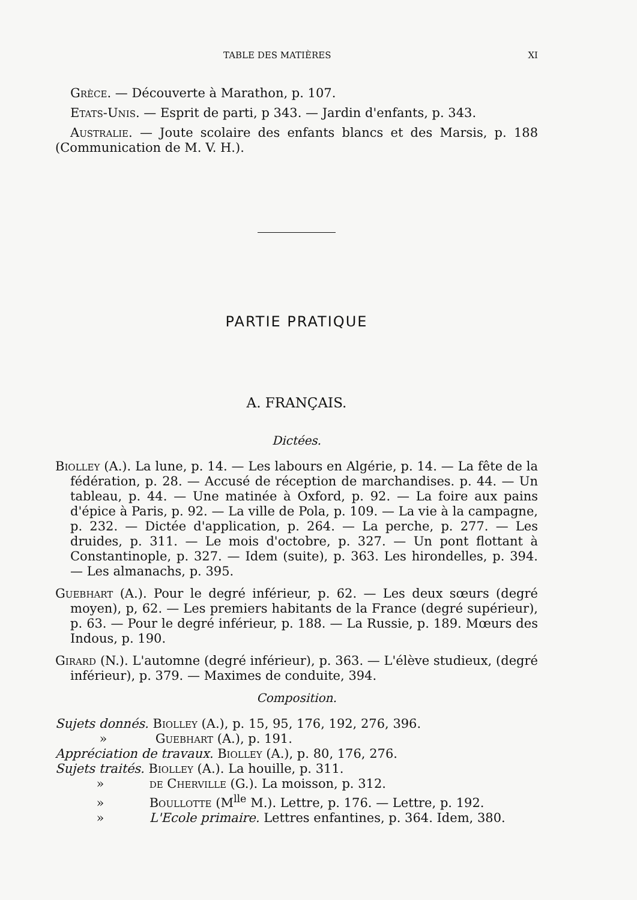TABLE DES MATIÈRES XI
Grèce. — Découverte à Marathon, p. 107.
Etats-Unis. — Esprit de parti, p 343. — Jardin d'enfants, p. 343.
Australie. — Joute scolaire des enfants blancs et des Marsis, p. 188 (Communication de M. V. H.).
PARTIE PRATIQUE
A. FRANÇAIS.
Dictées.
Biolley (A.). La lune, p. 14. — Les labours en Algérie, p. 14. — La fête de la fédération, p. 28. — Accusé de réception de marchandises. p. 44. — Un tableau, p. 44. — Une matinée à Oxford, p. 92. — La foire aux pains d'épice à Paris, p. 92. — La ville de Pola, p. 109. — La vie à la campagne, p. 232. — Dictée d'application, p. 264. — La perche, p. 277. — Les druides, p. 311. — Le mois d'octobre, p. 327. — Un pont flottant à Constantinople, p. 327. — Idem (suite), p. 363. Les hirondelles, p. 394. — Les almanachs, p. 395.
Guebhart (A.). Pour le degré inférieur, p. 62. — Les deux sœurs (degré moyen), p, 62. — Les premiers habitants de la France (degré supérieur), p. 63. — Pour le degré inférieur, p. 188. — La Russie, p. 189. Mœurs des Indous, p. 190.
Girard (N.). L'automne (degré inférieur), p. 363. — L'élève studieux, (degré inférieur), p. 379. — Maximes de conduite, 394.
Composition.
Sujets donnés. Biolley (A.), p. 15, 95, 176, 192, 276, 396.
» Guebhart (A.), p. 191.
Appréciation de travaux. Biolley (A.), p. 80, 176, 276.
Sujets traités. Biolley (A.). La houille, p. 311.
» de Cherville (G.). La moisson, p. 312.
» Boullotte (M<sup>lle</sup> M.). Lettre, p. 176. — Lettre, p. 192.
» L'Ecole primaire. Lettres enfantines, p. 364. Idem, 380.